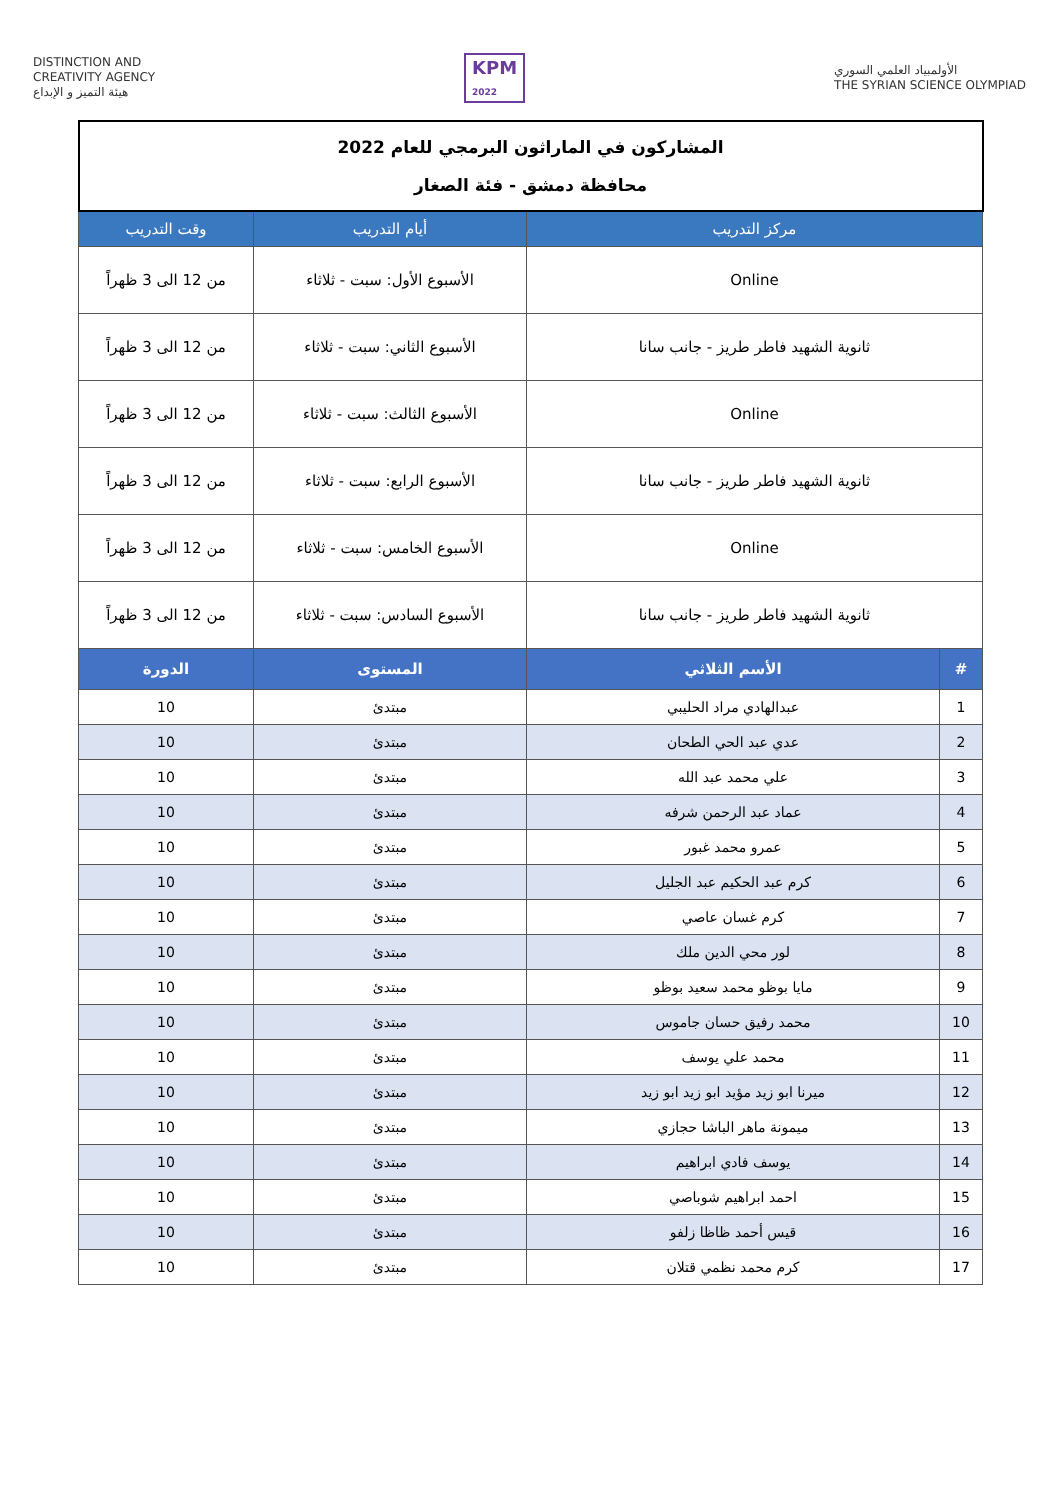DISTINCTION AND
CREATIVITY AGENCY
هيئة التميز و الإبداع
KPM
2022
الأولمبياد العلمي السوري
THE SYRIAN SCIENCE OLYMPIAD
| المشاركون في الماراثون البرمجي للعام 2022 محافظة دمشق - فئة الصغار | | | |
| مركز التدريب | | أيام التدريب | وقت التدريب |
| Online | | الأسبوع الأول: سبت - ثلاثاء | من 12 الى 3 ظهراً |
| ثانوية الشهيد فاطر طريز - جانب سانا | | الأسبوع الثاني: سبت - ثلاثاء | من 12 الى 3 ظهراً |
| Online | | الأسبوع الثالث: سبت - ثلاثاء | من 12 الى 3 ظهراً |
| ثانوية الشهيد فاطر طريز - جانب سانا | | الأسبوع الرابع: سبت - ثلاثاء | من 12 الى 3 ظهراً |
| Online | | الأسبوع الخامس: سبت - ثلاثاء | من 12 الى 3 ظهراً |
| ثانوية الشهيد فاطر طريز - جانب سانا | | الأسبوع السادس: سبت - ثلاثاء | من 12 الى 3 ظهراً |
| # | الأسم الثلاثي | المستوى | الدورة |
| 1 | عبدالهادي مراد الحليبي | مبتدئ | 10 |
| 2 | عدي عبد الحي الطحان | مبتدئ | 10 |
| 3 | علي محمد عبد الله | مبتدئ | 10 |
| 4 | عماد عبد الرحمن شرفه | مبتدئ | 10 |
| 5 | عمرو محمد غبور | مبتدئ | 10 |
| 6 | كرم عبد الحكيم عبد الجليل | مبتدئ | 10 |
| 7 | كرم غسان عاصي | مبتدئ | 10 |
| 8 | لور محي الدين ملك | مبتدئ | 10 |
| 9 | مايا بوظو محمد سعيد بوظو | مبتدئ | 10 |
| 10 | محمد رفيق حسان جاموس | مبتدئ | 10 |
| 11 | محمد علي يوسف | مبتدئ | 10 |
| 12 | ميرنا ابو زيد مؤيد ابو زيد ابو زيد | مبتدئ | 10 |
| 13 | ميمونة ماهر الباشا حجازي | مبتدئ | 10 |
| 14 | يوسف فادي ابراهيم | مبتدئ | 10 |
| 15 | احمد ابراهيم شوباصي | مبتدئ | 10 |
| 16 | قيس أحمد ظاظا زلفو | مبتدئ | 10 |
| 17 | كرم محمد نظمي قتلان | مبتدئ | 10 |